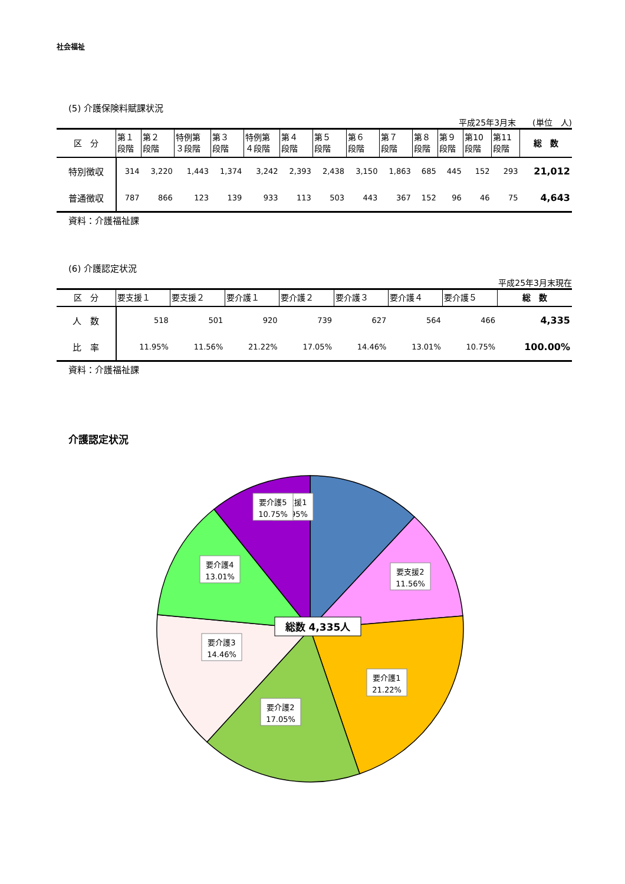社会福祉
(5) 介護保険料賦課状況
平成25年3月末　　(単位　人)
| 区 分 | 第１ 段階 | 第２ 段階 | 特例第 ３段階 | 第３ 段階 | 特例第 ４段階 | 第４ 段階 | 第５ 段階 | 第６ 段階 | 第７ 段階 | 第８ 段階 | 第９ 段階 | 第10 段階 | 第11 段階 | 総 数 |
| --- | --- | --- | --- | --- | --- | --- | --- | --- | --- | --- | --- | --- | --- | --- |
| 特別徴収 | 314 | 3,220 | 1,443 | 1,374 | 3,242 | 2,393 | 2,438 | 3,150 | 1,863 | 685 | 445 | 152 | 293 | 21,012 |
| 普通徴収 | 787 | 866 | 123 | 139 | 933 | 113 | 503 | 443 | 367 | 152 | 96 | 46 | 75 | 4,643 |
資料：介護福祉課
(6) 介護認定状況
平成25年3月末現在
| 区 分 | 要支援１ | 要支援２ | 要介護１ | 要介護２ | 要介護３ | 要介護４ | 要介護５ | 総 数 |
| --- | --- | --- | --- | --- | --- | --- | --- | --- |
| 人 数 | 518 | 501 | 920 | 739 | 627 | 564 | 466 | 4,335 |
| 比 率 | 11.95% | 11.56% | 21.22% | 17.05% | 14.46% | 13.01% | 10.75% | 100.00% |
資料：介護福祉課
介護認定状況
要支援1
11.95%
要支援2
11.56%
要介護1
21.22%
要介護2
17.05%
要介護3
14.46%
要介護4
13.01%
要介護5
10.75%
総数 4,335人